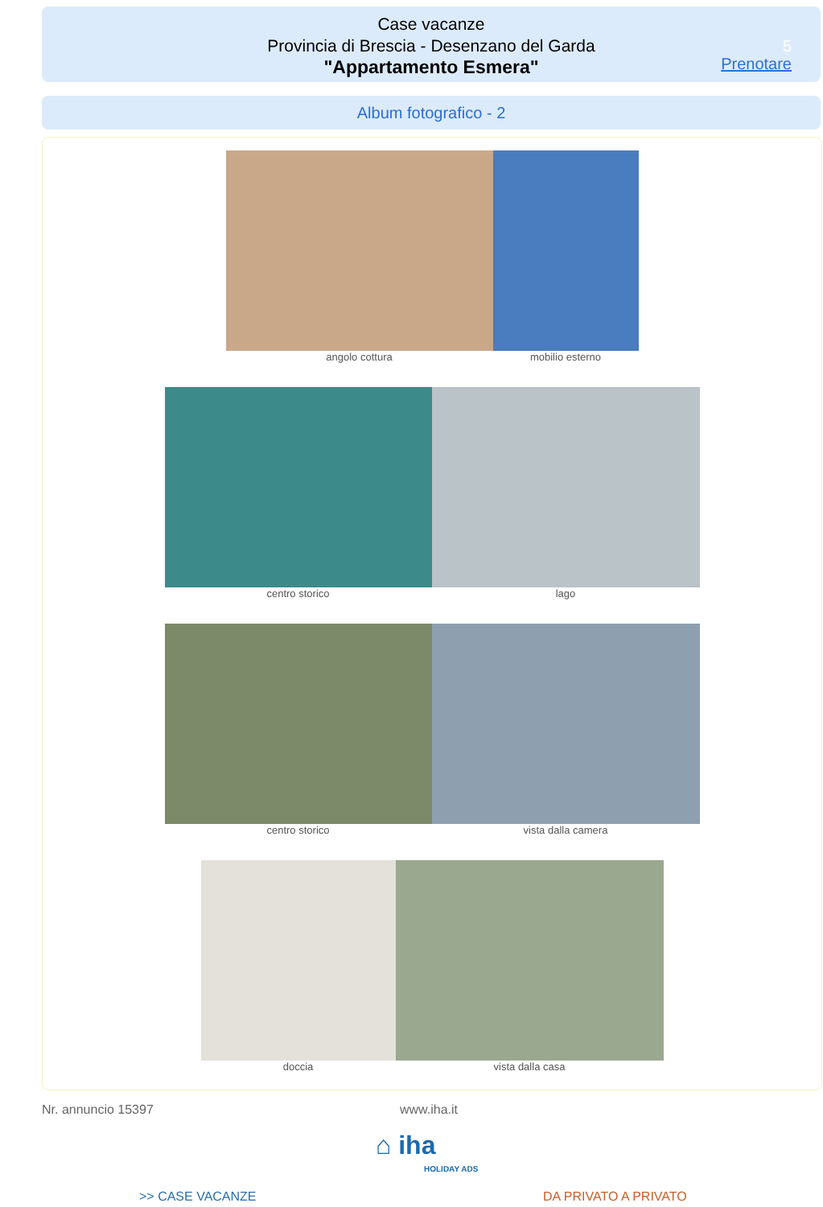Case vacanze
Provincia di Brescia - Desenzano del Garda
"Appartamento Esmera"
5
Prenotare
Album fotografico - 2
angolo cottura mobilio esterno
centro storico lago
centro storico vista dalla camera
doccia vista dalla casa
Nr. annuncio 15397 www.iha.it
⌂ iha
HOLIDAY ADS
>> CASE VACANZE DA PRIVATO A PRIVATO